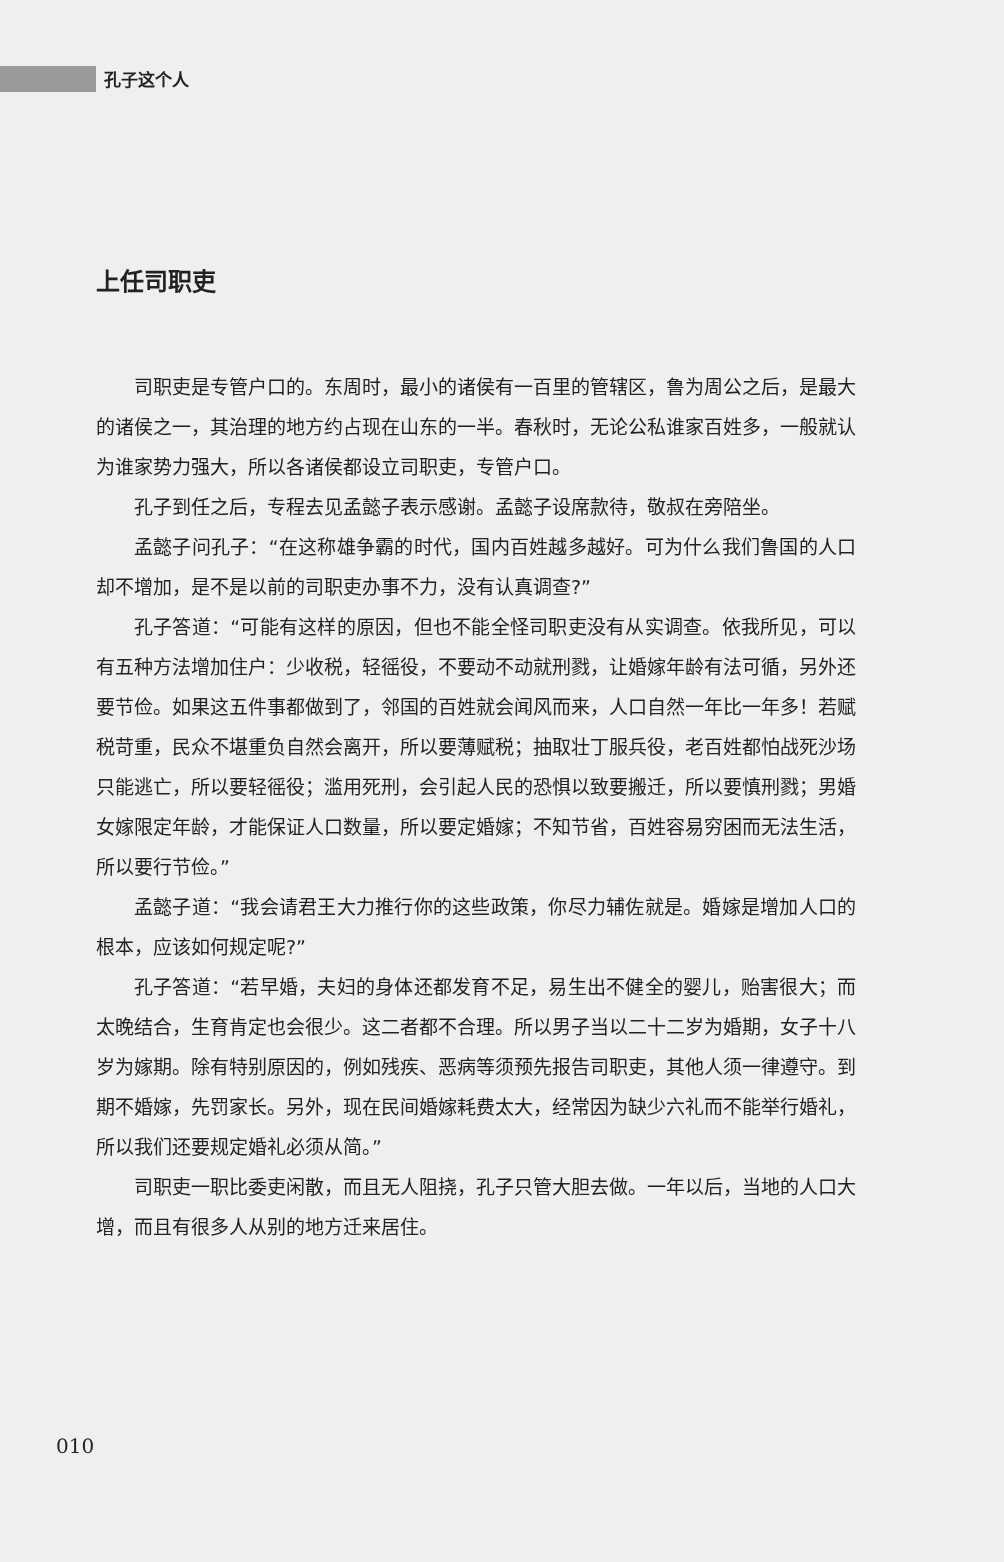孔子这个人
上任司职吏
司职吏是专管户口的。东周时，最小的诸侯有一百里的管辖区，鲁为周公之后，是最大的诸侯之一，其治理的地方约占现在山东的一半。春秋时，无论公私谁家百姓多，一般就认为谁家势力强大，所以各诸侯都设立司职吏，专管户口。
孔子到任之后，专程去见孟懿子表示感谢。孟懿子设席款待，敬叔在旁陪坐。
孟懿子问孔子：“在这称雄争霸的时代，国内百姓越多越好。可为什么我们鲁国的人口却不增加，是不是以前的司职吏办事不力，没有认真调查?”
孔子答道：“可能有这样的原因，但也不能全怪司职吏没有从实调查。依我所见，可以有五种方法增加住户：少收税，轻徭役，不要动不动就刑戮，让婚嫁年龄有法可循，另外还要节俭。如果这五件事都做到了，邻国的百姓就会闻风而来，人口自然一年比一年多！若赋税苛重，民众不堪重负自然会离开，所以要薄赋税；抽取壮丁服兵役，老百姓都怕战死沙场只能逃亡，所以要轻徭役；滥用死刑，会引起人民的恐惧以致要搬迁，所以要慎刑戮；男婚女嫁限定年龄，才能保证人口数量，所以要定婚嫁；不知节省，百姓容易穷困而无法生活，所以要行节俭。”
孟懿子道：“我会请君王大力推行你的这些政策，你尽力辅佐就是。婚嫁是增加人口的根本，应该如何规定呢?”
孔子答道：“若早婚，夫妇的身体还都发育不足，易生出不健全的婴儿，贻害很大；而太晚结合，生育肯定也会很少。这二者都不合理。所以男子当以二十二岁为婚期，女子十八岁为嫁期。除有特别原因的，例如残疾、恶病等须预先报告司职吏，其他人须一律遵守。到期不婚嫁，先罚家长。另外，现在民间婚嫁耗费太大，经常因为缺少六礼而不能举行婚礼，所以我们还要规定婚礼必须从简。”
司职吏一职比委吏闲散，而且无人阻挠，孔子只管大胆去做。一年以后，当地的人口大增，而且有很多人从别的地方迁来居住。
010